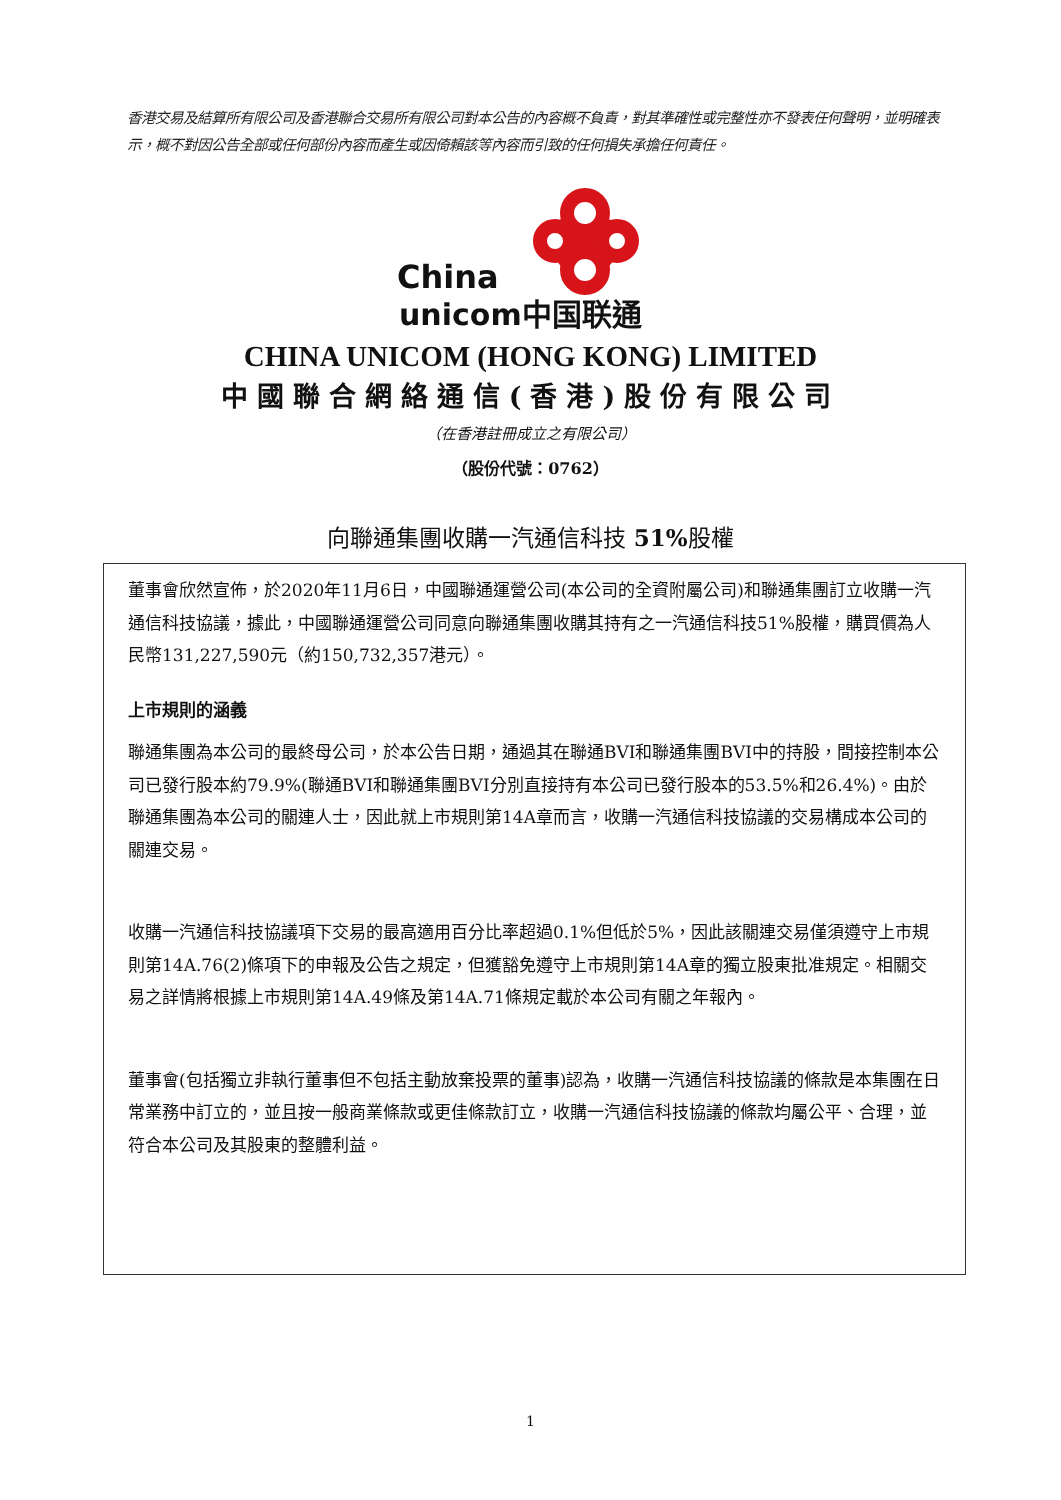香港交易及結算所有限公司及香港聯合交易所有限公司對本公告的內容概不負責，對其準確性或完整性亦不發表任何聲明，並明確表示，概不對因公告全部或任何部份內容而產生或因倚賴該等內容而引致的任何損失承擔任何責任。
China
unicom中国联通
CHINA UNICOM (HONG KONG) LIMITED
中國聯合網絡通信(香港)股份有限公司
（在香港註冊成立之有限公司）
（股份代號：0762）
向聯通集團收購一汽通信科技 51% 股權
董事會欣然宣佈，於2020年11月6日，中國聯通運營公司(本公司的全資附屬公司)和聯通集團訂立收購一汽通信科技協議，據此，中國聯通運營公司同意向聯通集團收購其持有之一汽通信科技51%股權，購買價為人民幣131,227,590元（約150,732,357港元）。
上市規則的涵義
聯通集團為本公司的最終母公司，於本公告日期，通過其在聯通BVI和聯通集團BVI中的持股，間接控制本公司已發行股本約79.9%(聯通BVI和聯通集團BVI分別直接持有本公司已發行股本的53.5%和26.4%)。由於聯通集團為本公司的關連人士，因此就上市規則第14A章而言，收購一汽通信科技協議的交易構成本公司的關連交易。
收購一汽通信科技協議項下交易的最高適用百分比率超過0.1%但低於5%，因此該關連交易僅須遵守上市規則第14A.76(2)條項下的申報及公告之規定，但獲豁免遵守上市規則第14A章的獨立股東批准規定。相關交易之詳情將根據上市規則第14A.49條及第14A.71條規定載於本公司有關之年報內。
董事會(包括獨立非執行董事但不包括主動放棄投票的董事)認為，收購一汽通信科技協議的條款是本集團在日常業務中訂立的，並且按一般商業條款或更佳條款訂立，收購一汽通信科技協議的條款均屬公平、合理，並符合本公司及其股東的整體利益。
1